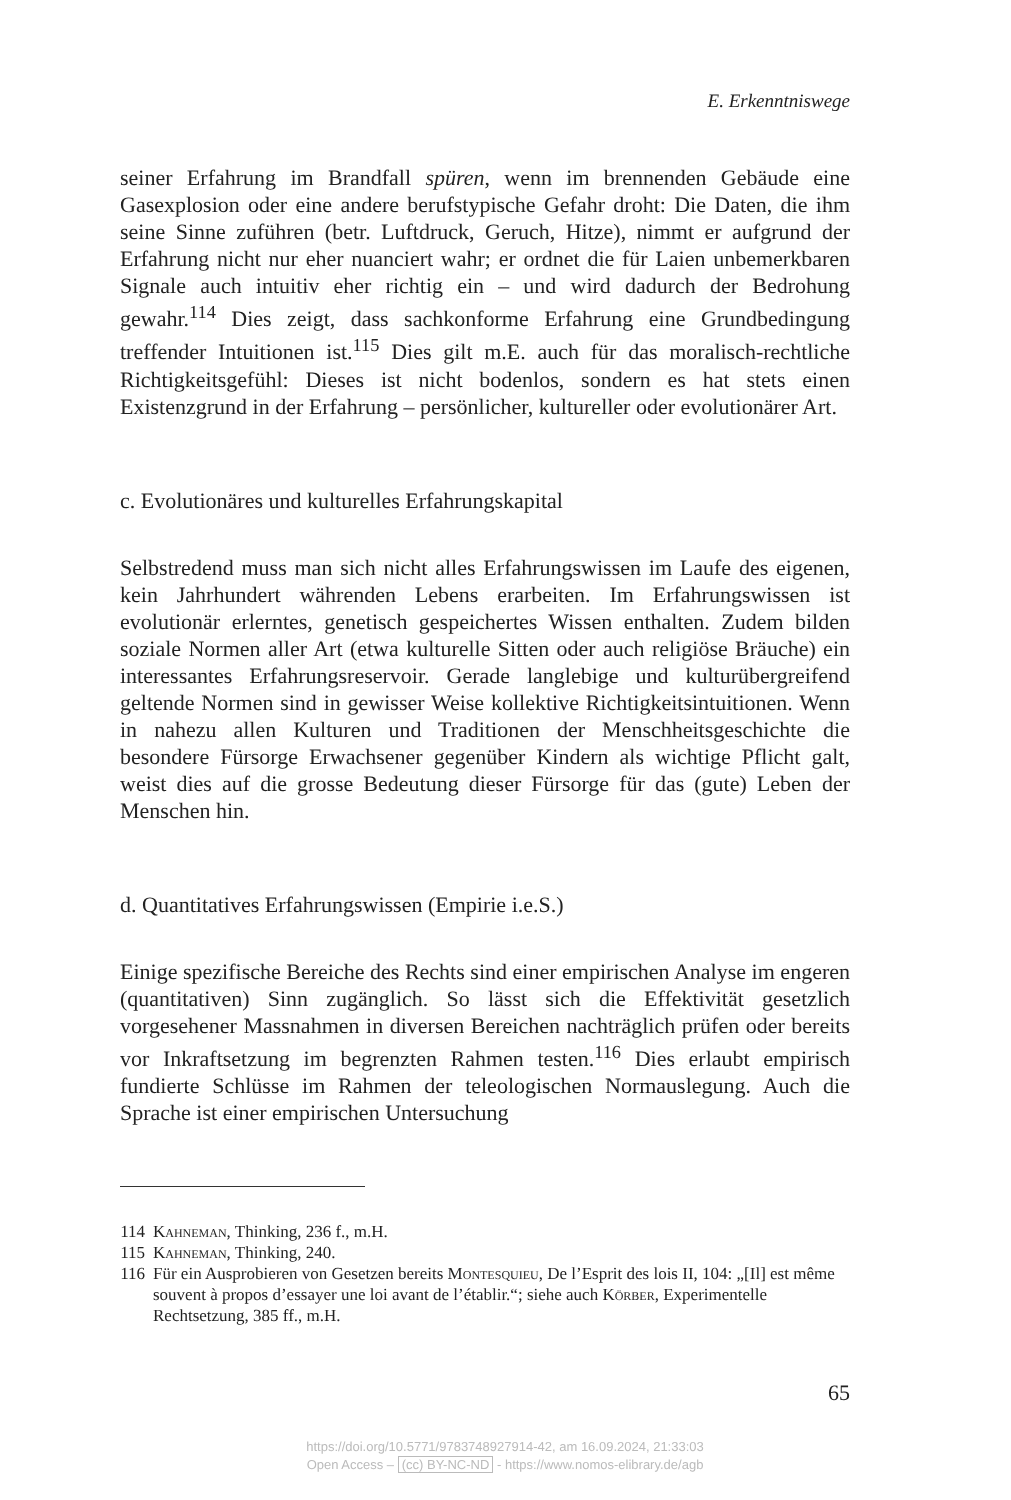E. Erkenntniswege
seiner Erfahrung im Brandfall spüren, wenn im brennenden Gebäude eine Gasexplosion oder eine andere berufstypische Gefahr droht: Die Daten, die ihm seine Sinne zuführen (betr. Luftdruck, Geruch, Hitze), nimmt er aufgrund der Erfahrung nicht nur eher nuanciert wahr; er ordnet die für Laien unbemerkbaren Signale auch intuitiv eher richtig ein – und wird dadurch der Bedrohung gewahr.<sup>114</sup> Dies zeigt, dass sachkonforme Erfahrung eine Grundbedingung treffender Intuitionen ist.<sup>115</sup> Dies gilt m.E. auch für das moralisch-rechtliche Richtigkeitsgefühl: Dieses ist nicht bodenlos, sondern es hat stets einen Existenzgrund in der Erfahrung – persönlicher, kultureller oder evolutionärer Art.
c. Evolutionäres und kulturelles Erfahrungskapital
Selbstredend muss man sich nicht alles Erfahrungswissen im Laufe des eigenen, kein Jahrhundert währenden Lebens erarbeiten. Im Erfahrungswissen ist evolutionär erlerntes, genetisch gespeichertes Wissen enthalten. Zudem bilden soziale Normen aller Art (etwa kulturelle Sitten oder auch religiöse Bräuche) ein interessantes Erfahrungsreservoir. Gerade langlebige und kulturübergreifend geltende Normen sind in gewisser Weise kollektive Richtigkeitsintuitionen. Wenn in nahezu allen Kulturen und Traditionen der Menschheitsgeschichte die besondere Fürsorge Erwachsener gegenüber Kindern als wichtige Pflicht galt, weist dies auf die grosse Bedeutung dieser Fürsorge für das (gute) Leben der Menschen hin.
d. Quantitatives Erfahrungswissen (Empirie i.e.S.)
Einige spezifische Bereiche des Rechts sind einer empirischen Analyse im engeren (quantitativen) Sinn zugänglich. So lässt sich die Effektivität gesetzlich vorgesehener Massnahmen in diversen Bereichen nachträglich prüfen oder bereits vor Inkraftsetzung im begrenzten Rahmen testen.<sup>116</sup> Dies erlaubt empirisch fundierte Schlüsse im Rahmen der teleologischen Normauslegung. Auch die Sprache ist einer empirischen Untersuchung
114 Kahneman, Thinking, 236 f., m.H.
115 Kahneman, Thinking, 240.
116 Für ein Ausprobieren von Gesetzen bereits Montesquieu, De l’Esprit des lois II, 104: „[Il] est même souvent à propos d’essayer une loi avant de l’établir.“; siehe auch Körber, Experimentelle Rechtsetzung, 385 ff., m.H.
65
https://doi.org/10.5771/9783748927914-42, am 16.09.2024, 21:33:03
Open Access – (cc) BY-NC-ND - https://www.nomos-elibrary.de/agb